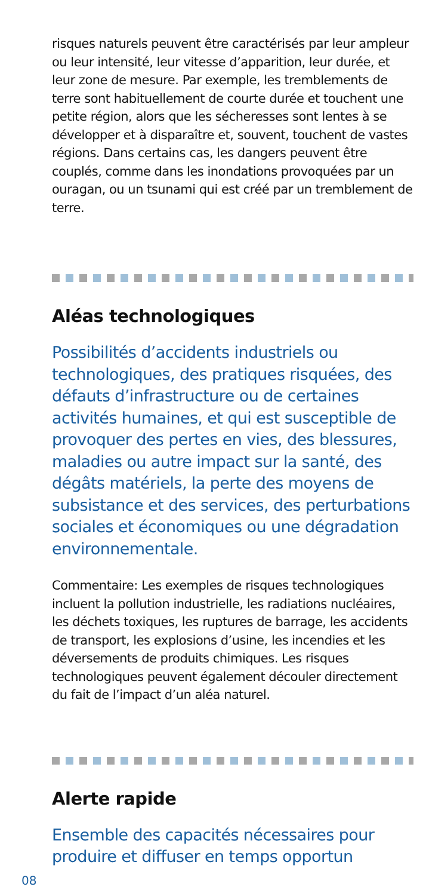risques naturels peuvent être caractérisés par leur ampleur ou leur intensité, leur vitesse d’apparition, leur durée, et leur zone de mesure. Par exemple, les tremblements de terre sont habituellement de courte durée et touchent une petite région, alors que les sécheresses sont lentes à se développer et à disparaître et, souvent, touchent de vastes régions. Dans certains cas, les dangers peuvent être couplés, comme dans les inondations provoquées par un ouragan, ou un tsunami qui est créé par un tremblement de terre.
Aléas technologiques
Possibilités d’accidents industriels ou technologiques, des pratiques risquées, des défauts d’infrastructure ou de certaines activités humaines, et qui est susceptible de provoquer des pertes en vies, des blessures, maladies ou autre impact sur la santé, des dégâts matériels, la perte des moyens de subsistance et des services, des perturbations sociales et économiques ou une dégradation environnementale.
Commentaire: Les exemples de risques technologiques incluent la pollution industrielle, les radiations nucléaires, les déchets toxiques, les ruptures de barrage, les accidents de transport, les explosions d’usine, les incendies et les déversements de produits chimiques. Les risques technologiques peuvent également découler directement du fait de l’impact d’un aléa naturel.
Alerte rapide
Ensemble des capacités nécessaires pour produire et diffuser en temps opportun
08